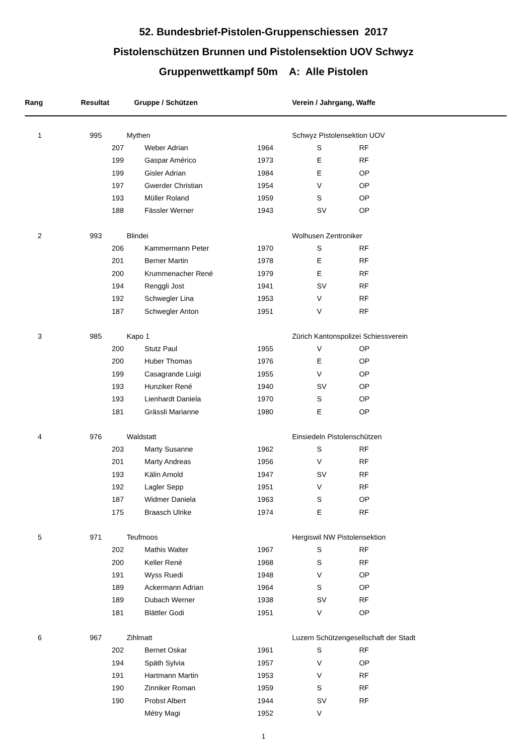52. Bundesbrief-Pistolen-Gruppenschiessen 2017
Pistolenschützen Brunnen und Pistolensektion UOV Schwyz
Gruppenwettkampf 50m A: Alle Pistolen
| Rang | Resultat | Gruppe / Schützen | | | Verein / Jahrgang, Waffe | |
| --- | --- | --- | --- | --- | --- | --- |
| 1 | 995 | Mythen | | | Schwyz Pistolensektion UOV | |
| | | 207 | Weber Adrian | 1964 | S | RF |
| | | 199 | Gaspar Américo | 1973 | E | RF |
| | | 199 | Gisler Adrian | 1984 | E | OP |
| | | 197 | Gwerder Christian | 1954 | V | OP |
| | | 193 | Müller Roland | 1959 | S | OP |
| | | 188 | Fässler Werner | 1943 | SV | OP |
| 2 | 993 | Blindei | | | Wolhusen Zentroniker | |
| | | 206 | Kammermann Peter | 1970 | S | RF |
| | | 201 | Berner Martin | 1978 | E | RF |
| | | 200 | Krummenacher René | 1979 | E | RF |
| | | 194 | Renggli Jost | 1941 | SV | RF |
| | | 192 | Schwegler Lina | 1953 | V | RF |
| | | 187 | Schwegler Anton | 1951 | V | RF |
| 3 | 985 | Kapo 1 | | | Zürich Kantonspolizei Schiessverein | |
| | | 200 | Stutz Paul | 1955 | V | OP |
| | | 200 | Huber Thomas | 1976 | E | OP |
| | | 199 | Casagrande Luigi | 1955 | V | OP |
| | | 193 | Hunziker René | 1940 | SV | OP |
| | | 193 | Lienhardt Daniela | 1970 | S | OP |
| | | 181 | Grässli Marianne | 1980 | E | OP |
| 4 | 976 | Waldstatt | | | Einsiedeln Pistolenschützen | |
| | | 203 | Marty Susanne | 1962 | S | RF |
| | | 201 | Marty Andreas | 1956 | V | RF |
| | | 193 | Kälin Arnold | 1947 | SV | RF |
| | | 192 | Lagler Sepp | 1951 | V | RF |
| | | 187 | Widmer Daniela | 1963 | S | OP |
| | | 175 | Braasch Ulrike | 1974 | E | RF |
| 5 | 971 | Teufmoos | | | Hergiswil NW Pistolensektion | |
| | | 202 | Mathis Walter | 1967 | S | RF |
| | | 200 | Keller René | 1968 | S | RF |
| | | 191 | Wyss Ruedi | 1948 | V | OP |
| | | 189 | Ackermann Adrian | 1964 | S | OP |
| | | 189 | Dubach Werner | 1938 | SV | RF |
| | | 181 | Blättler Godi | 1951 | V | OP |
| 6 | 967 | Zihlmatt | | | Luzern Schützengesellschaft der Stadt | |
| | | 202 | Bernet Oskar | 1961 | S | RF |
| | | 194 | Späth Sylvia | 1957 | V | OP |
| | | 191 | Hartmann Martin | 1953 | V | RF |
| | | 190 | Zinniker Roman | 1959 | S | RF |
| | | 190 | Probst Albert | 1944 | SV | RF |
| | | | Métry Magi | 1952 | V | |
1